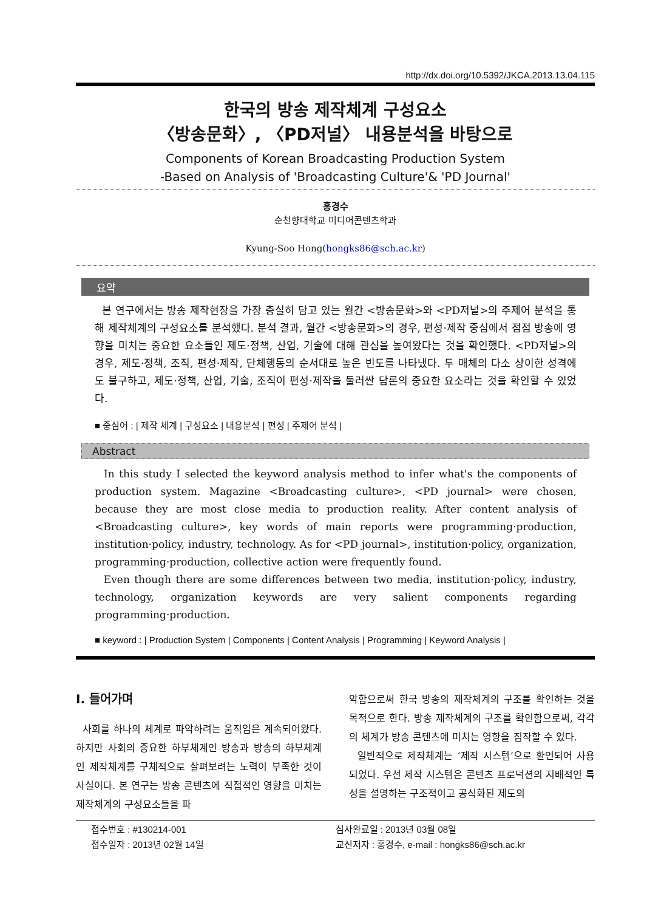http://dx.doi.org/10.5392/JKCA.2013.13.04.115
한국의 방송 제작체계 구성요소
〈방송문화〉, 〈PD저널〉 내용분석을 바탕으로
Components of Korean Broadcasting Production System
-Based on Analysis of 'Broadcasting Culture'& 'PD Journal'
홍경수
순천향대학교 미디어콘텐츠학과
Kyung-Soo Hong(hongks86@sch.ac.kr)
요약
본 연구에서는 방송 제작현장을 가장 충실히 담고 있는 월간 <방송문화>와 <PD저널>의 주제어 분석을 통해 제작체계의 구성요소를 분석했다. 분석 결과, 월간 <방송문화>의 경우, 편성·제작 중심에서 점점 방송에 영향을 미치는 중요한 요소들인 제도·정책, 산업, 기술에 대해 관심을 높여왔다는 것을 확인했다. <PD저널>의 경우, 제도·정책, 조직, 편성·제작, 단체행동의 순서대로 높은 빈도를 나타냈다. 두 매체의 다소 상이한 성격에도 불구하고, 제도·정책, 산업, 기술, 조직이 편성·제작을 둘러싼 담론의 중요한 요소라는 것을 확인할 수 있었다.
■ 중심어 : | 제작 체계 | 구성요소 | 내용분석 | 편성 | 주제어 분석 |
Abstract
In this study I selected the keyword analysis method to infer what's the components of production system. Magazine <Broadcasting culture>, <PD journal> were chosen, because they are most close media to production reality. After content analysis of <Broadcasting culture>, key words of main reports were programming·production, institution·policy, industry, technology. As for <PD journal>, institution·policy, organization, programming·production, collective action were frequently found.
Even though there are some differences between two media, institution·policy, industry, technology, organization keywords are very salient components regarding programming·production.
■ keyword : | Production System | Components | Content Analysis | Programming | Keyword Analysis |
I. 들어가며
사회를 하나의 체계로 파악하려는 움직임은 계속되어왔다. 하지만 사회의 중요한 하부체계인 방송과 방송의 하부체계인 제작체계를 구체적으로 살펴보려는 노력이 부족한 것이 사실이다. 본 연구는 방송 콘텐츠에 직접적인 영향을 미치는 제작체계의 구성요소들을 파
악함으로써 한국 방송의 제작체계의 구조를 확인하는 것을 목적으로 한다. 방송 제작체계의 구조를 확인함으로써, 각각의 체계가 방송 콘텐츠에 미치는 영향을 짐작할 수 있다.
일반적으로 제작체계는 ‘제작 시스템’으로 환언되어 사용되었다. 우선 제작 시스템은 콘텐츠 프로덕션의 지배적인 특성을 설명하는 구조적이고 공식화된 제도의
접수번호 : #130214-001
접수일자 : 2013년 02월 14일
심사완료일 : 2013년 03월 08일
교신저자 : 홍경수, e-mail : hongks86@sch.ac.kr